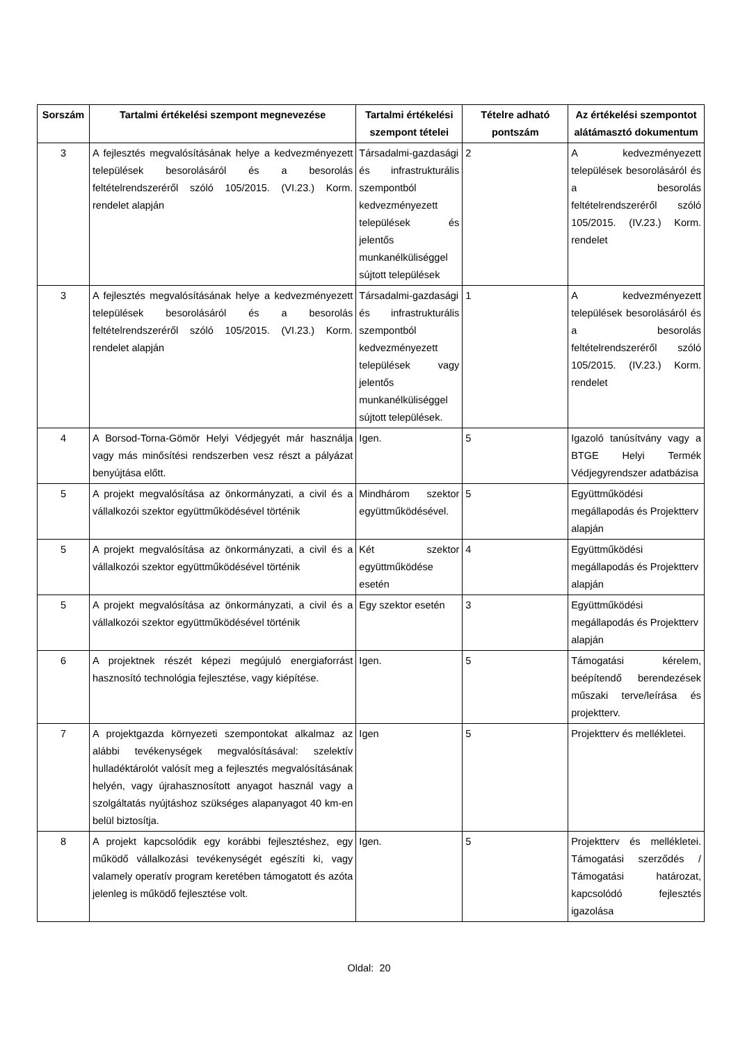| Sorszám | Tartalmi értékelési szempont megnevezése | Tartalmi értékelési szempont tételei | Tételre adható pontszám | Az értékelési szempontot alátámasztó dokumentum |
| --- | --- | --- | --- | --- |
| 3 | A fejlesztés megvalósításának helye a kedvezményezett települések besorolásáról és a besorolás feltételrendszeréről szóló 105/2015. (VI.23.) Korm. rendelet alapján | Társadalmi-gazdasági és infrastrukturális szempontból kedvezményezett települések és jelentős munkanélküliséggel sújtott települések | 2 | A kedvezményezett települések besorolásáról és a besorolás feltételrendszeréről szóló 105/2015. (IV.23.) Korm. rendelet |
| 3 | A fejlesztés megvalósításának helye a kedvezményezett települések besorolásáról és a besorolás feltételrendszeréről szóló 105/2015. (VI.23.) Korm. rendelet alapján | Társadalmi-gazdasági és infrastrukturális szempontból kedvezményezett települések vagy jelentős munkanélküliséggel sújtott települések. | 1 | A kedvezményezett települések besorolásáról és a besorolás feltételrendszeréről szóló 105/2015. (IV.23.) Korm. rendelet |
| 4 | A Borsod-Torna-Gömör Helyi Védjegyét már használja vagy más minősítési rendszerben vesz részt a pályázat benyújtása előtt. | Igen. | 5 | Igazoló tanúsítvány vagy a BTGE Helyi Termék Védjegyrendszer adatbázisa |
| 5 | A projekt megvalósítása az önkormányzati, a civil és a vállalkozói szektor együttműködésével történik | Mindhárom szektor együttműködésével. | 5 | Együttműködési megállapodás és Projektterv alapján |
| 5 | A projekt megvalósítása az önkormányzati, a civil és a vállalkozói szektor együttműködésével történik | Két szektor együttműködése esetén | 4 | Együttműködési megállapodás és Projektterv alapján |
| 5 | A projekt megvalósítása az önkormányzati, a civil és a vállalkozói szektor együttműködésével történik | Egy szektor esetén | 3 | Együttműködési megállapodás és Projektterv alapján |
| 6 | A projektnek részét képezi megújuló energiaforrást hasznosító technológia fejlesztése, vagy kiépítése. | Igen. | 5 | Támogatási kérelem, beépítendő berendezések műszaki terve/leírása és projektterv. |
| 7 | A projektgazda környezeti szempontokat alkalmaz az alábbi tevékenységek megvalósításával: szelektív hulladéktárolót valósít meg a fejlesztés megvalósításának helyén, vagy újrahasznosított anyagot használ vagy a szolgáltatás nyújtáshoz szükséges alapanyagot 40 km-en belül biztosítja. | Igen | 5 | Projektterv és mellékletei. |
| 8 | A projekt kapcsolódik egy korábbi fejlesztéshez, egy működő vállalkozási tevékenységét egészíti ki, vagy valamely operatív program keretében támogatott és azóta jelenleg is működő fejlesztése volt. | Igen. | 5 | Projektterv és mellékletei. Támogatási szerződés / Támogatási határozat, kapcsolódó fejlesztés igazolása |
Oldal: 20